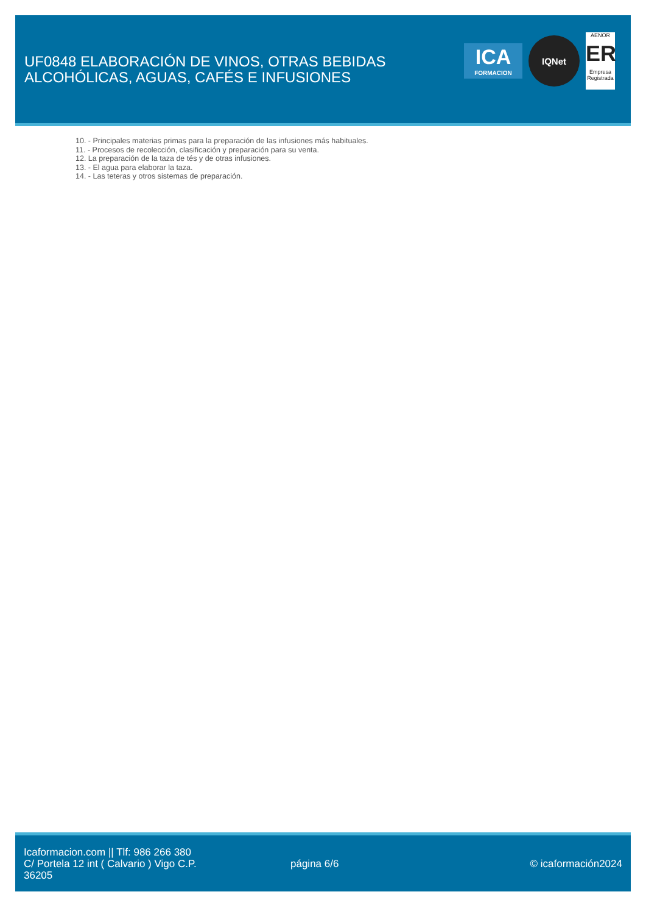UF0848 ELABORACIÓN DE VINOS, OTRAS BEBIDAS ALCOHÓLICAS, AGUAS, CAFÉS E INFUSIONES
ICA
FORMACION
IQNet
AENOR
ER
Empresa Registrada
10. - Principales materias primas para la preparación de las infusiones más habituales.
11. - Procesos de recolección, clasificación y preparación para su venta.
12. La preparación de la taza de tés y de otras infusiones.
13. - El agua para elaborar la taza.
14. - Las teteras y otros sistemas de preparación.
Icaformacion.com || Tlf: 986 266 380
C/ Portela 12 int ( Calvario ) Vigo C.P. 36205
página 6/6 © icaformación2024